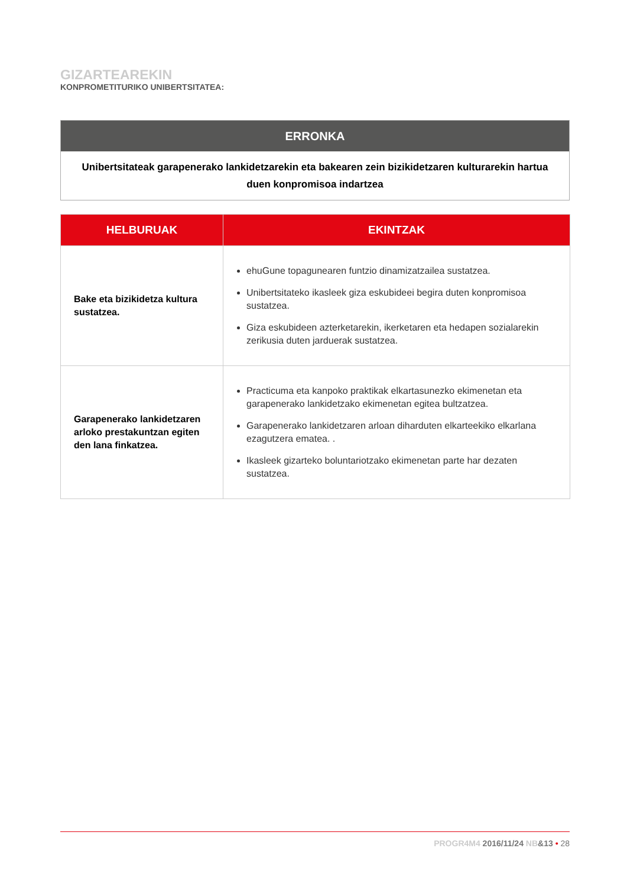GIZARTEAREKIN
KONPROMETITURIKO UNIBERTSITATEA:
| ERRONKA |
| --- |
| Unibertsitateak garapenerako lankidetzarekin eta bakearen zein bizikidetzaren kulturarekin hartua duen konpromisoa indartzea |
| HELBURUAK | EKINTZAK |
| --- | --- |
| Bake eta bizikidetza kultura sustatzea. | ehuGune topagunearen funtzio dinamizatzailea sustatzea. Unibertsitateko ikasleek giza eskubideei begira duten konpromisoa sustatzea. Giza eskubideen azterketarekin, ikerketaren eta hedapen sozialarekin zerikusia duten jarduerak sustatzea. |
| Garapenerako lankidetzaren arloko prestakuntzan egiten den lana finkatzea. | Practicuma eta kanpoko praktikak elkartasunezko ekimenetan eta garapenerako lankidetzako ekimenetan egitea bultzatzea. Garapenerako lankidetzaren arloan diharduten elkarteekiko elkarlana ezagutzera ematea. . Ikasleek gizarteko boluntariotzako ekimenetan parte har dezaten sustatzea. |
PROGR4M4 2016/11/24 NB&13 • 28